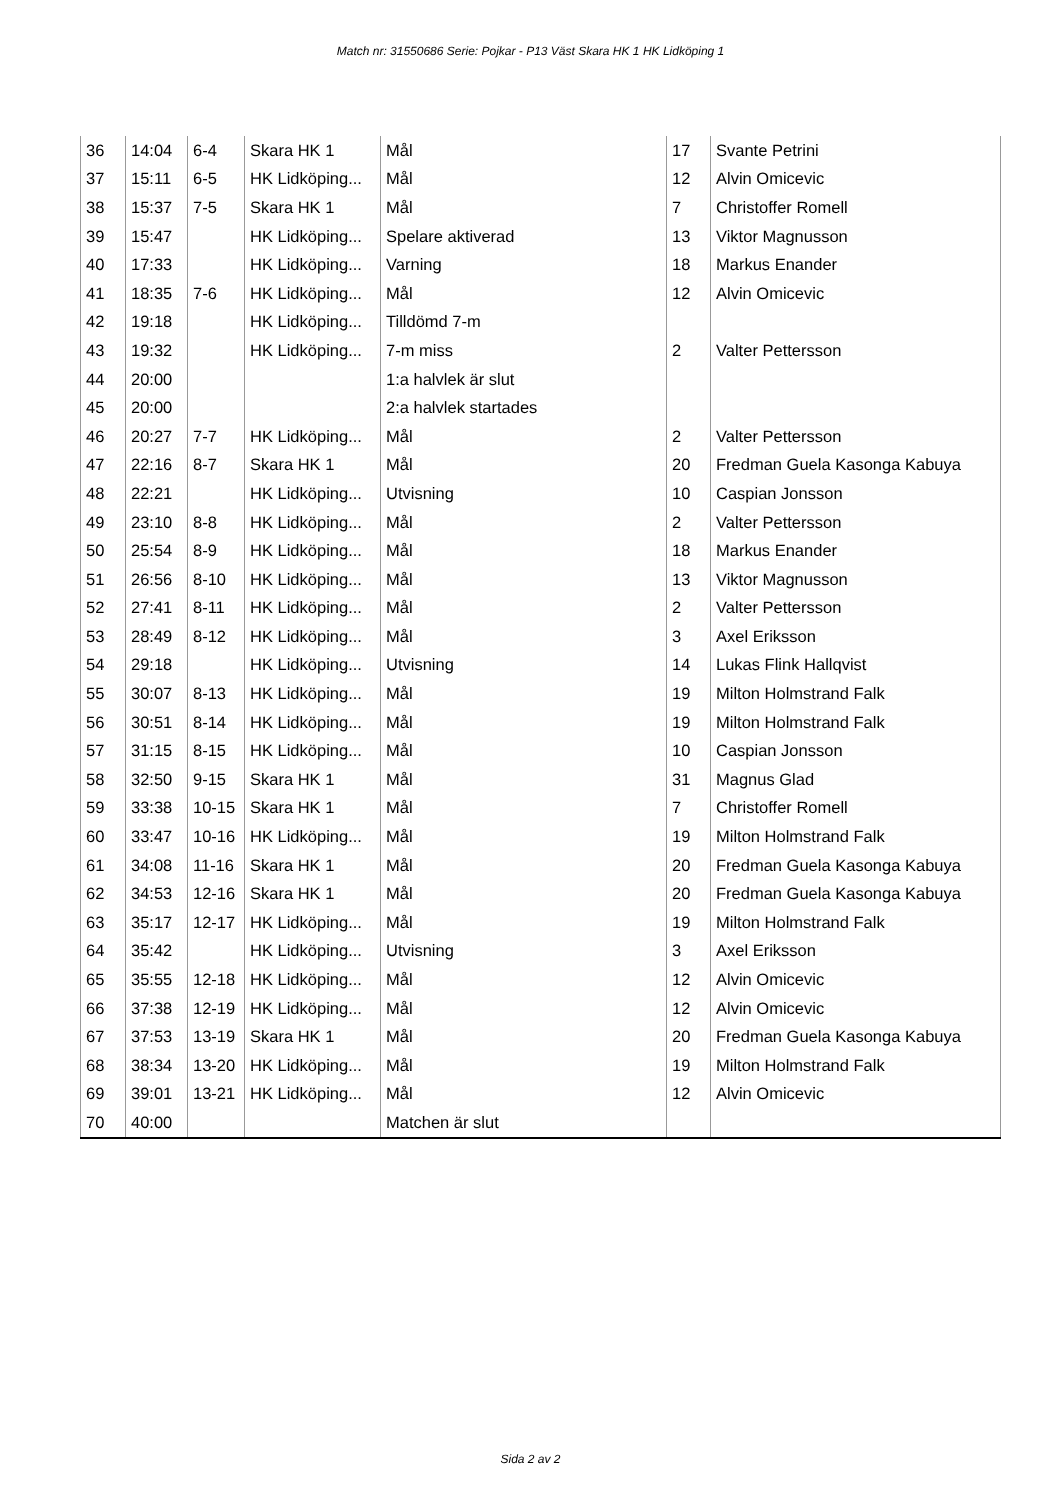Match nr: 31550686 Serie: Pojkar - P13 Väst Skara HK 1 HK Lidköping 1
| 36 | 14:04 | 6-4 | Skara HK 1 | Mål | 17 | Svante Petrini |
| 37 | 15:11 | 6-5 | HK Lidköping... | Mål | 12 | Alvin Omicevic |
| 38 | 15:37 | 7-5 | Skara HK 1 | Mål | 7 | Christoffer Romell |
| 39 | 15:47 | | HK Lidköping... | Spelare aktiverad | 13 | Viktor Magnusson |
| 40 | 17:33 | | HK Lidköping... | Varning | 18 | Markus Enander |
| 41 | 18:35 | 7-6 | HK Lidköping... | Mål | 12 | Alvin Omicevic |
| 42 | 19:18 | | HK Lidköping... | Tilldömd 7-m | | |
| 43 | 19:32 | | HK Lidköping... | 7-m miss | 2 | Valter Pettersson |
| 44 | 20:00 | | | 1:a halvlek är slut | | |
| 45 | 20:00 | | | 2:a halvlek startades | | |
| 46 | 20:27 | 7-7 | HK Lidköping... | Mål | 2 | Valter Pettersson |
| 47 | 22:16 | 8-7 | Skara HK 1 | Mål | 20 | Fredman Guela Kasonga Kabuya |
| 48 | 22:21 | | HK Lidköping... | Utvisning | 10 | Caspian Jonsson |
| 49 | 23:10 | 8-8 | HK Lidköping... | Mål | 2 | Valter Pettersson |
| 50 | 25:54 | 8-9 | HK Lidköping... | Mål | 18 | Markus Enander |
| 51 | 26:56 | 8-10 | HK Lidköping... | Mål | 13 | Viktor Magnusson |
| 52 | 27:41 | 8-11 | HK Lidköping... | Mål | 2 | Valter Pettersson |
| 53 | 28:49 | 8-12 | HK Lidköping... | Mål | 3 | Axel Eriksson |
| 54 | 29:18 | | HK Lidköping... | Utvisning | 14 | Lukas Flink Hallqvist |
| 55 | 30:07 | 8-13 | HK Lidköping... | Mål | 19 | Milton Holmstrand Falk |
| 56 | 30:51 | 8-14 | HK Lidköping... | Mål | 19 | Milton Holmstrand Falk |
| 57 | 31:15 | 8-15 | HK Lidköping... | Mål | 10 | Caspian Jonsson |
| 58 | 32:50 | 9-15 | Skara HK 1 | Mål | 31 | Magnus Glad |
| 59 | 33:38 | 10-15 | Skara HK 1 | Mål | 7 | Christoffer Romell |
| 60 | 33:47 | 10-16 | HK Lidköping... | Mål | 19 | Milton Holmstrand Falk |
| 61 | 34:08 | 11-16 | Skara HK 1 | Mål | 20 | Fredman Guela Kasonga Kabuya |
| 62 | 34:53 | 12-16 | Skara HK 1 | Mål | 20 | Fredman Guela Kasonga Kabuya |
| 63 | 35:17 | 12-17 | HK Lidköping... | Mål | 19 | Milton Holmstrand Falk |
| 64 | 35:42 | | HK Lidköping... | Utvisning | 3 | Axel Eriksson |
| 65 | 35:55 | 12-18 | HK Lidköping... | Mål | 12 | Alvin Omicevic |
| 66 | 37:38 | 12-19 | HK Lidköping... | Mål | 12 | Alvin Omicevic |
| 67 | 37:53 | 13-19 | Skara HK 1 | Mål | 20 | Fredman Guela Kasonga Kabuya |
| 68 | 38:34 | 13-20 | HK Lidköping... | Mål | 19 | Milton Holmstrand Falk |
| 69 | 39:01 | 13-21 | HK Lidköping... | Mål | 12 | Alvin Omicevic |
| 70 | 40:00 | | | Matchen är slut | | |
Sida 2 av 2